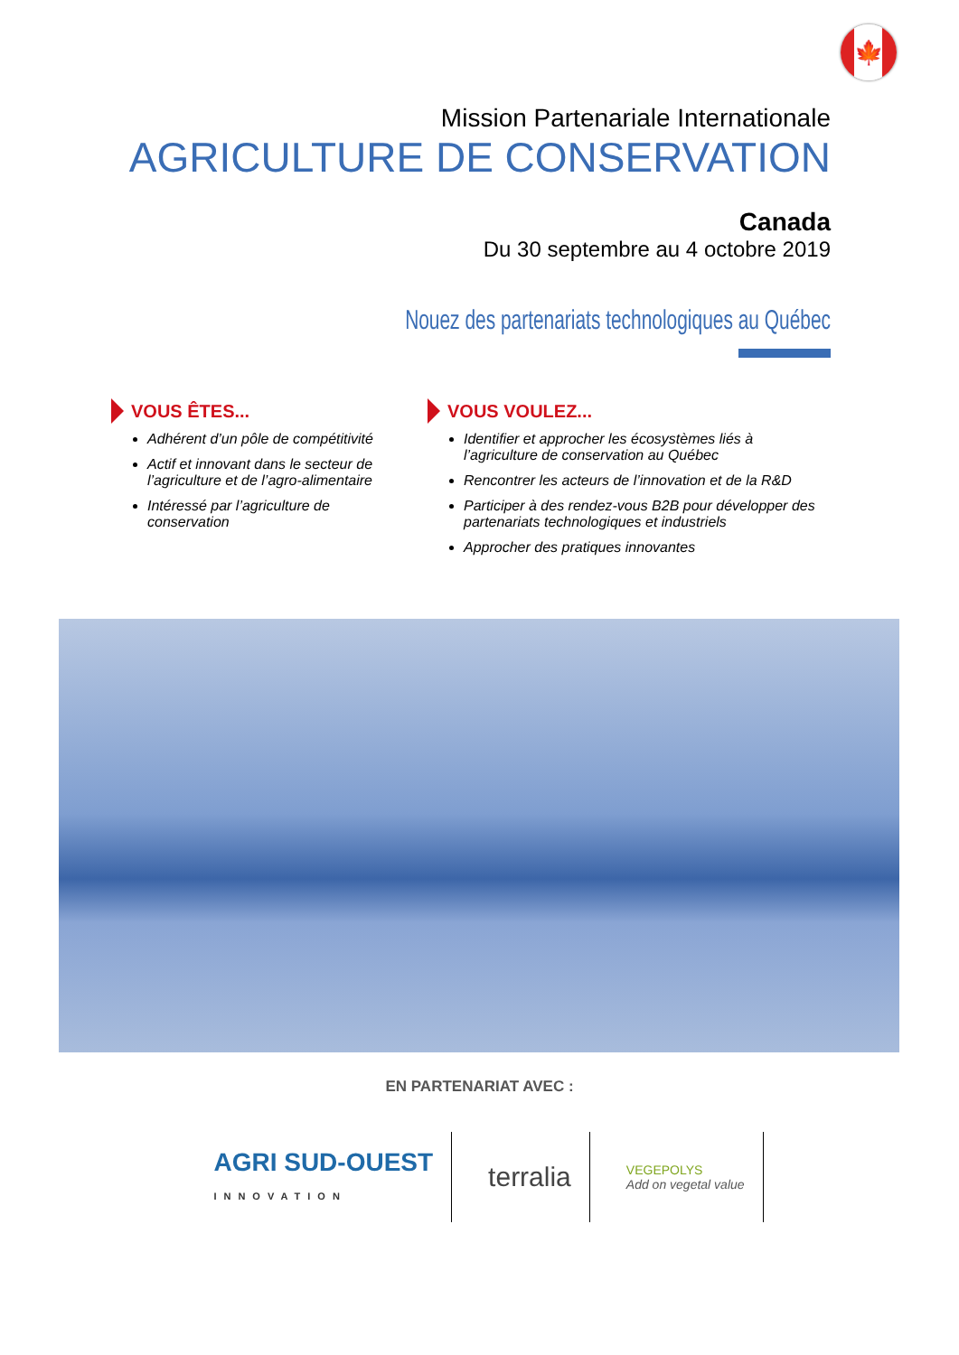🍁
Mission Partenariale Internationale
AGRICULTURE DE CONSERVATION
Canada
Du 30 septembre au 4 octobre 2019
Nouez des partenariats technologiques au Québec
VOUS ÊTES...
Adhérent d’un pôle de compétitivité
Actif et innovant dans le secteur de l’agriculture et de l’agro-alimentaire
Intéressé par l’agriculture de conservation
VOUS VOULEZ...
Identifier et approcher les écosystèmes liés à l’agriculture de conservation au Québec
Rencontrer les acteurs de l’innovation et de la R&D
Participer à des rendez-vous B2B pour développer des partenariats technologiques et industriels
Approcher des pratiques innovantes
EN PARTENARIAT AVEC :
AGRI SUD-OUEST
INNOVATION
terralia
VEGEPOLYS
Add on vegetal value